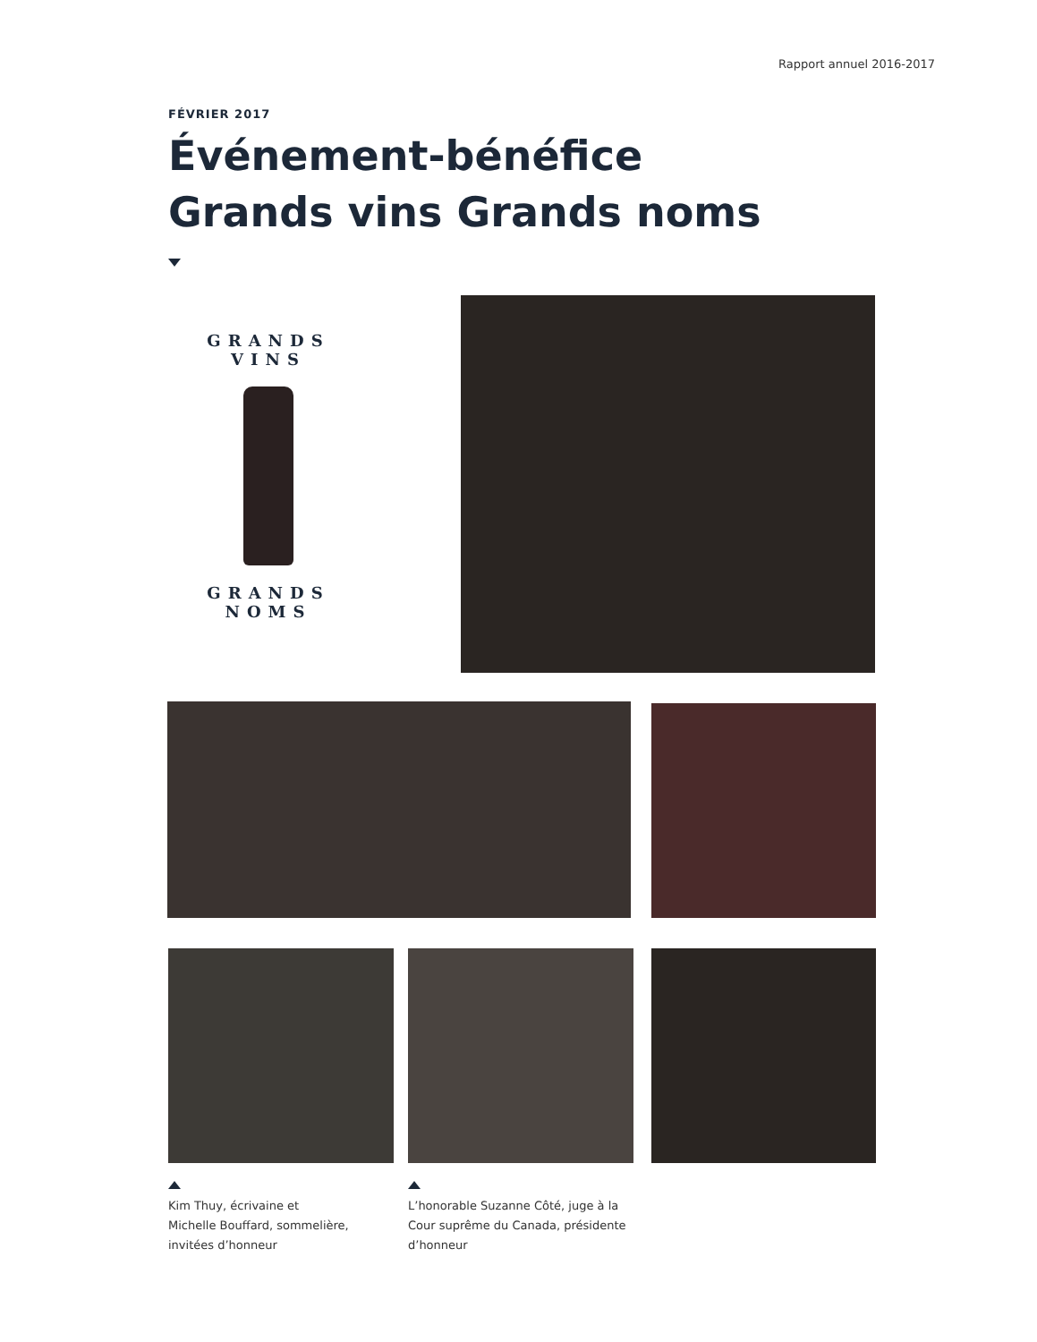Rapport annuel 2016-2017
FÉVRIER 2017
Événement-bénéfice
Grands vins Grands noms
GRANDS VINS
GRANDS NOMS
Kim Thuy, écrivaine et
Michelle Bouffard, sommelière,
invitées d’honneur
L’honorable Suzanne Côté, juge à la
Cour suprême du Canada, présidente
d’honneur